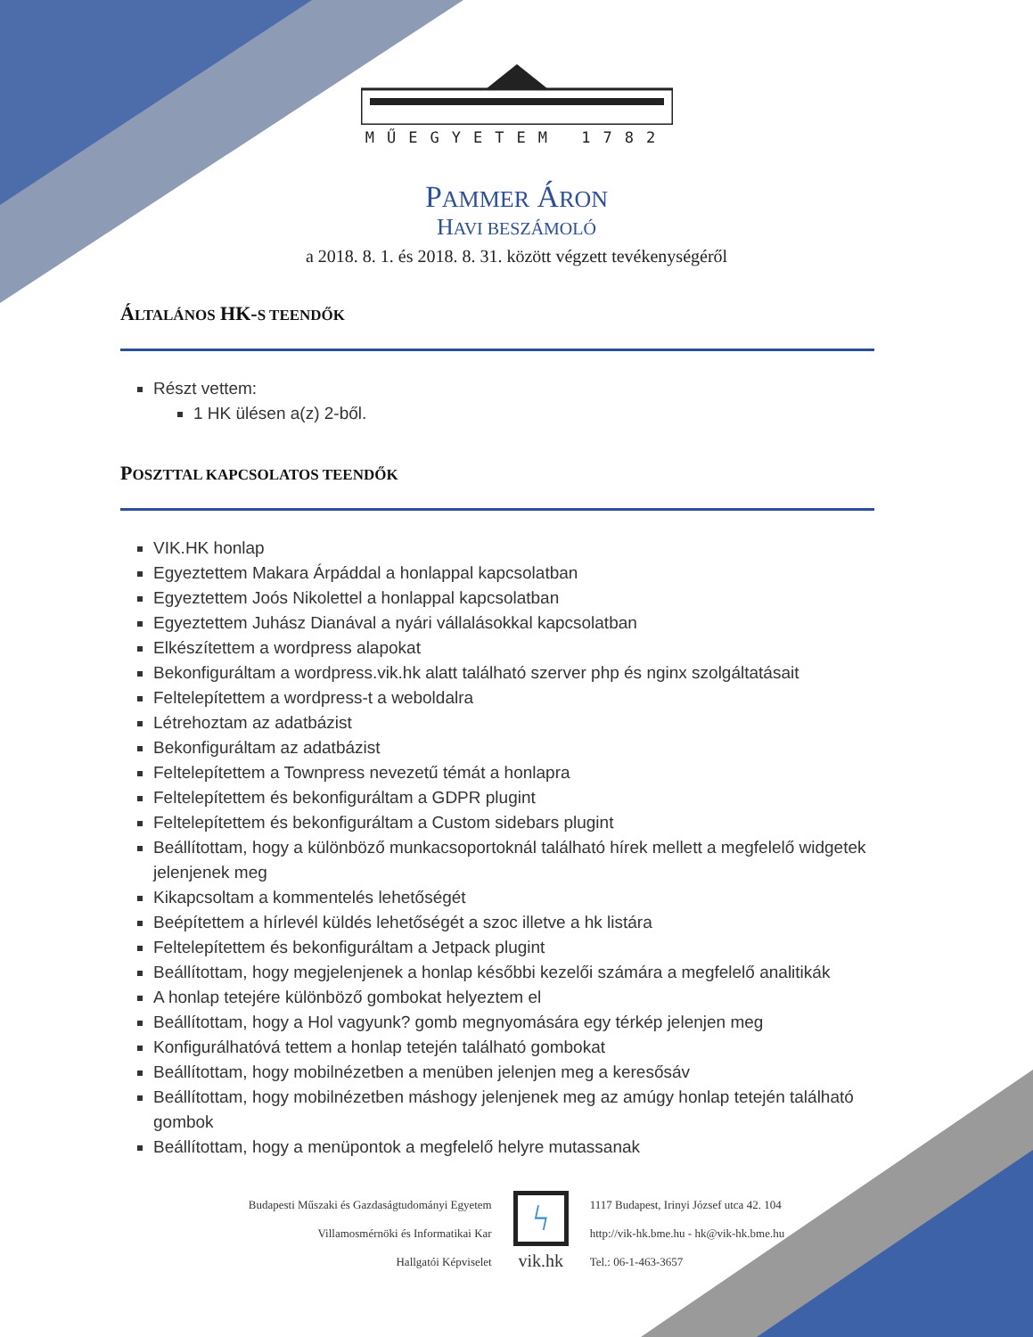MŰEGYETEM 1782
PAMMER ÁRON
HAVI BESZÁMOLÓ
a 2018. 8. 1. és 2018. 8. 31. között végzett tevékenységéről
ÁLTALÁNOS HK-S TEENDŐK
Részt vettem:
1 HK ülésen a(z) 2-ből.
POSZTTAL KAPCSOLATOS TEENDŐK
VIK.HK honlap
Egyeztettem Makara Árpáddal a honlappal kapcsolatban
Egyeztettem Joós Nikolettel a honlappal kapcsolatban
Egyeztettem Juhász Dianával a nyári vállalásokkal kapcsolatban
Elkészítettem a wordpress alapokat
Bekonfiguráltam a wordpress.vik.hk alatt található szerver php és nginx szolgáltatásait
Feltelepítettem a wordpress-t a weboldalra
Létrehoztam az adatbázist
Bekonfiguráltam az adatbázist
Feltelepítettem a Townpress nevezetű témát a honlapra
Feltelepítettem és bekonfiguráltam a GDPR plugint
Feltelepítettem és bekonfiguráltam a Custom sidebars plugint
Beállítottam, hogy a különböző munkacsoportoknál található hírek mellett a megfelelő widgetek jelenjenek meg
Kikapcsoltam a kommentelés lehetőségét
Beépítettem a hírlevél küldés lehetőségét a szoc illetve a hk listára
Feltelepítettem és bekonfiguráltam a Jetpack plugint
Beállítottam, hogy megjelenjenek a honlap későbbi kezelői számára a megfelelő analitikák
A honlap tetejére különböző gombokat helyeztem el
Beállítottam, hogy a Hol vagyunk? gomb megnyomására egy térkép jelenjen meg
Konfigurálhatóvá tettem a honlap tetején található gombokat
Beállítottam, hogy mobilnézetben a menüben jelenjen meg a keresősáv
Beállítottam, hogy mobilnézetben máshogy jelenjenek meg az amúgy honlap tetején található gombok
Beállítottam, hogy a menüpontok a megfelelő helyre mutassanak
Budapesti Műszaki és Gazdaságtudományi Egyetem
Villamosmérnöki és Informatikai Kar
Hallgatói Képviselet
ϟ
vik.hk
1117 Budapest, Irinyi József utca 42. 104
http://vik-hk.bme.hu - hk@vik-hk.bme.hu
Tel.: 06-1-463-3657